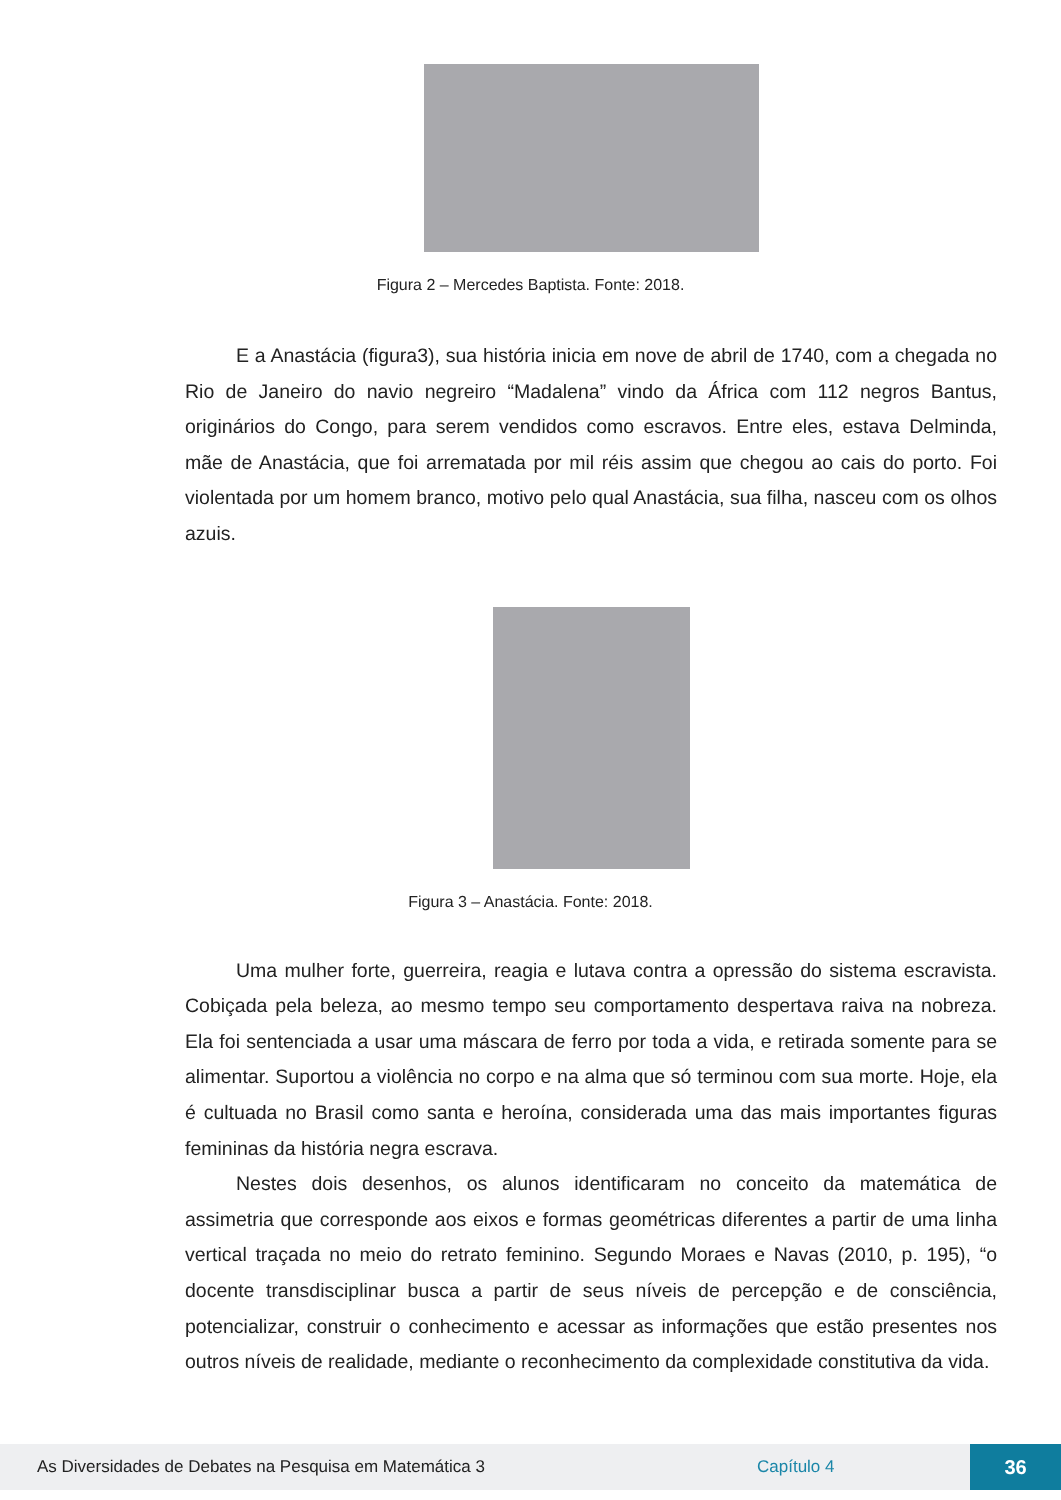Figura 2 – Mercedes Baptista. Fonte: 2018.
E a Anastácia (figura3), sua história inicia em nove de abril de 1740, com a chegada no Rio de Janeiro do navio negreiro “Madalena” vindo da África com 112 negros Bantus, originários do Congo, para serem vendidos como escravos. Entre eles, estava Delminda, mãe de Anastácia, que foi arrematada por mil réis assim que chegou ao cais do porto. Foi violentada por um homem branco, motivo pelo qual Anastácia, sua filha, nasceu com os olhos azuis.
Figura 3 – Anastácia. Fonte: 2018.
Uma mulher forte, guerreira, reagia e lutava contra a opressão do sistema escravista. Cobiçada pela beleza, ao mesmo tempo seu comportamento despertava raiva na nobreza. Ela foi sentenciada a usar uma máscara de ferro por toda a vida, e retirada somente para se alimentar. Suportou a violência no corpo e na alma que só terminou com sua morte. Hoje, ela é cultuada no Brasil como santa e heroína, considerada uma das mais importantes figuras femininas da história negra escrava.
Nestes dois desenhos, os alunos identificaram no conceito da matemática de assimetria que corresponde aos eixos e formas geométricas diferentes a partir de uma linha vertical traçada no meio do retrato feminino. Segundo Moraes e Navas (2010, p. 195), “o docente transdisciplinar busca a partir de seus níveis de percepção e de consciência, potencializar, construir o conhecimento e acessar as informações que estão presentes nos outros níveis de realidade, mediante o reconhecimento da complexidade constitutiva da vida.
As Diversidades de Debates na Pesquisa em Matemática 3 Capítulo 4 36